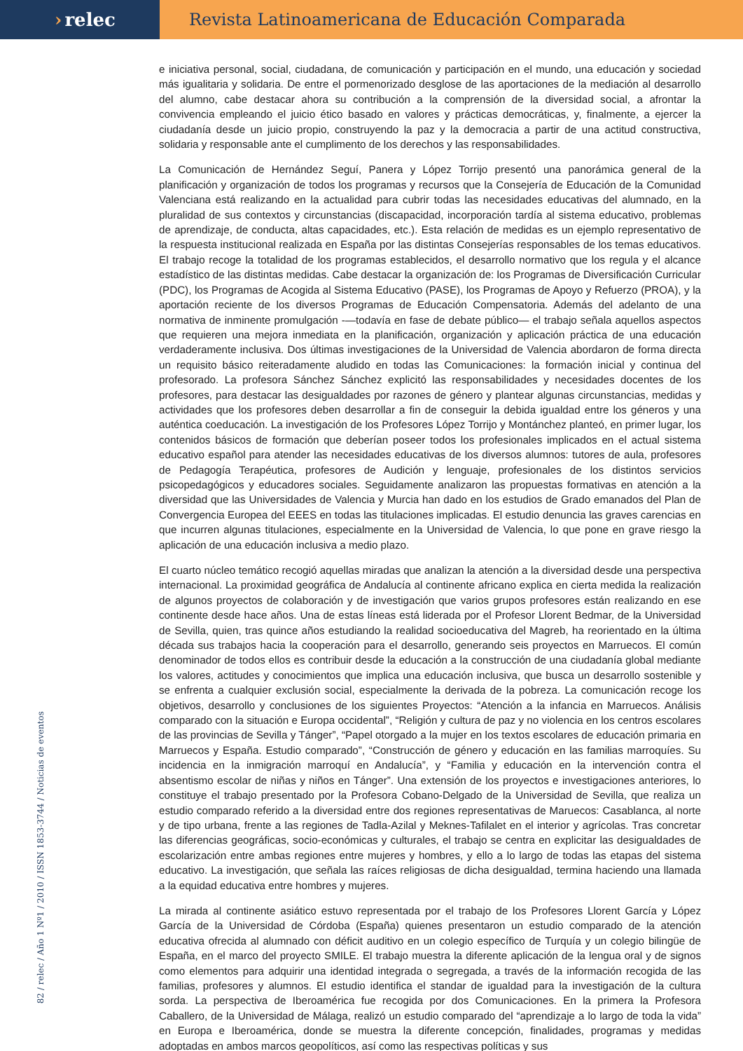› relec Revista Latinoamericana de Educación Comparada
e iniciativa personal, social, ciudadana, de comunicación y participación en el mundo, una educación y sociedad más igualitaria y solidaria. De entre el pormenorizado desglose de las aportaciones de la mediación al desarrollo del alumno, cabe destacar ahora su contribución a la comprensión de la diversidad social, a afrontar la convivencia empleando el juicio ético basado en valores y prácticas democráticas, y, finalmente, a ejercer la ciudadanía desde un juicio propio, construyendo la paz y la democracia a partir de una actitud constructiva, solidaria y responsable ante el cumplimento de los derechos y las responsabilidades.
La Comunicación de Hernández Seguí, Panera y López Torrijo presentó una panorámica general de la planificación y organización de todos los programas y recursos que la Consejería de Educación de la Comunidad Valenciana está realizando en la actualidad para cubrir todas las necesidades educativas del alumnado, en la pluralidad de sus contextos y circunstancias (discapacidad, incorporación tardía al sistema educativo, problemas de aprendizaje, de conducta, altas capacidades, etc.). Esta relación de medidas es un ejemplo representativo de la respuesta institucional realizada en España por las distintas Consejerías responsables de los temas educativos. El trabajo recoge la totalidad de los programas establecidos, el desarrollo normativo que los regula y el alcance estadístico de las distintas medidas. Cabe destacar la organización de: los Programas de Diversificación Curricular (PDC), los Programas de Acogida al Sistema Educativo (PASE), los Programas de Apoyo y Refuerzo (PROA), y la aportación reciente de los diversos Programas de Educación Compensatoria. Además del adelanto de una normativa de inminente promulgación -—todavía en fase de debate público— el trabajo señala aquellos aspectos que requieren una mejora inmediata en la planificación, organización y aplicación práctica de una educación verdaderamente inclusiva. Dos últimas investigaciones de la Universidad de Valencia abordaron de forma directa un requisito básico reiteradamente aludido en todas las Comunicaciones: la formación inicial y continua del profesorado. La profesora Sánchez Sánchez explicitó las responsabilidades y necesidades docentes de los profesores, para destacar las desigualdades por razones de género y plantear algunas circunstancias, medidas y actividades que los profesores deben desarrollar a fin de conseguir la debida igualdad entre los géneros y una auténtica coeducación. La investigación de los Profesores López Torrijo y Montánchez planteó, en primer lugar, los contenidos básicos de formación que deberían poseer todos los profesionales implicados en el actual sistema educativo español para atender las necesidades educativas de los diversos alumnos: tutores de aula, profesores de Pedagogía Terapéutica, profesores de Audición y lenguaje, profesionales de los distintos servicios psicopedagógicos y educadores sociales. Seguidamente analizaron las propuestas formativas en atención a la diversidad que las Universidades de Valencia y Murcia han dado en los estudios de Grado emanados del Plan de Convergencia Europea del EEES en todas las titulaciones implicadas. El estudio denuncia las graves carencias en que incurren algunas titulaciones, especialmente en la Universidad de Valencia, lo que pone en grave riesgo la aplicación de una educación inclusiva a medio plazo.
El cuarto núcleo temático recogió aquellas miradas que analizan la atención a la diversidad desde una perspectiva internacional. La proximidad geográfica de Andalucía al continente africano explica en cierta medida la realización de algunos proyectos de colaboración y de investigación que varios grupos profesores están realizando en ese continente desde hace años. Una de estas líneas está liderada por el Profesor Llorent Bedmar, de la Universidad de Sevilla, quien, tras quince años estudiando la realidad socioeducativa del Magreb, ha reorientado en la última década sus trabajos hacia la cooperación para el desarrollo, generando seis proyectos en Marruecos. El común denominador de todos ellos es contribuir desde la educación a la construcción de una ciudadanía global mediante los valores, actitudes y conocimientos que implica una educación inclusiva, que busca un desarrollo sostenible y se enfrenta a cualquier exclusión social, especialmente la derivada de la pobreza. La comunicación recoge los objetivos, desarrollo y conclusiones de los siguientes Proyectos: “Atención a la infancia en Marruecos. Análisis comparado con la situación e Europa occidental”, “Religión y cultura de paz y no violencia en los centros escolares de las provincias de Sevilla y Tánger”, “Papel otorgado a la mujer en los textos escolares de educación primaria en Marruecos y España. Estudio comparado”, “Construcción de género y educación en las familias marroquíes. Su incidencia en la inmigración marroquí en Andalucía”, y “Familia y educación en la intervención contra el absentismo escolar de niñas y niños en Tánger”. Una extensión de los proyectos e investigaciones anteriores, lo constituye el trabajo presentado por la Profesora Cobano-Delgado de la Universidad de Sevilla, que realiza un estudio comparado referido a la diversidad entre dos regiones representativas de Maruecos: Casablanca, al norte y de tipo urbana, frente a las regiones de Tadla-Azilal y Meknes-Tafilalet en el interior y agrícolas. Tras concretar las diferencias geográficas, socio-económicas y culturales, el trabajo se centra en explicitar las desigualdades de escolarización entre ambas regiones entre mujeres y hombres, y ello a lo largo de todas las etapas del sistema educativo. La investigación, que señala las raíces religiosas de dicha desigualdad, termina haciendo una llamada a la equidad educativa entre hombres y mujeres.
La mirada al continente asiático estuvo representada por el trabajo de los Profesores Llorent García y López García de la Universidad de Córdoba (España) quienes presentaron un estudio comparado de la atención educativa ofrecida al alumnado con déficit auditivo en un colegio específico de Turquía y un colegio bilingüe de España, en el marco del proyecto SMILE. El trabajo muestra la diferente aplicación de la lengua oral y de signos como elementos para adquirir una identidad integrada o segregada, a través de la información recogida de las familias, profesores y alumnos. El estudio identifica el standar de igualdad para la investigación de la cultura sorda. La perspectiva de Iberoamérica fue recogida por dos Comunicaciones. En la primera la Profesora Caballero, de la Universidad de Málaga, realizó un estudio comparado del “aprendizaje a lo largo de toda la vida” en Europa e Iberoamérica, donde se muestra la diferente concepción, finalidades, programas y medidas adoptadas en ambos marcos geopolíticos, así como las respectivas políticas y sus
82 / relec / Año 1 Nº1 / 2010 / ISSN 1853-3744 / Noticias de eventos